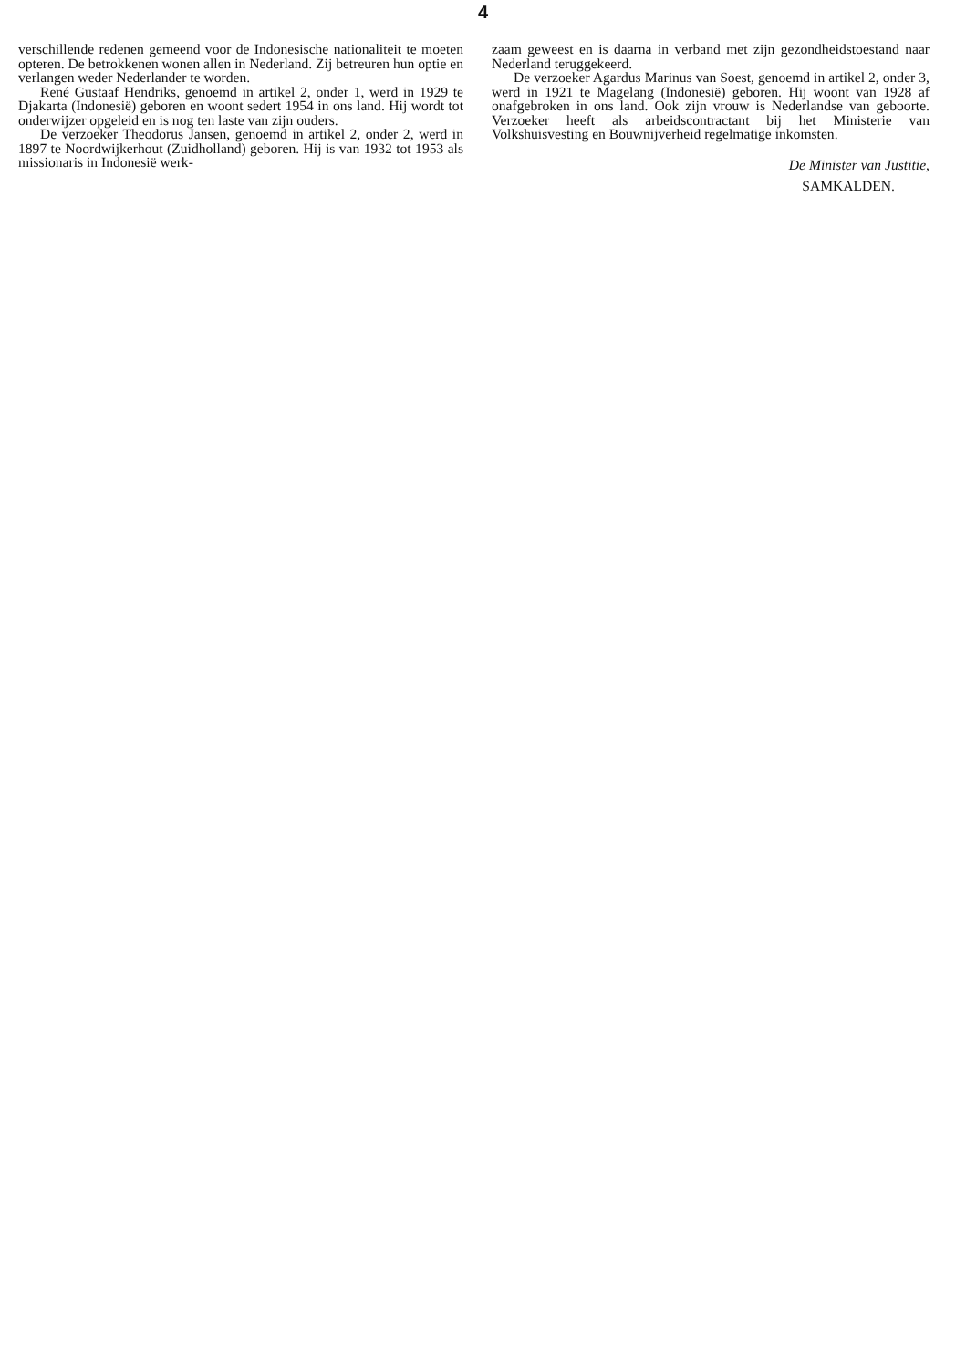4
verschillende redenen gemeend voor de Indonesische nationaliteit te moeten opteren. De betrokkenen wonen allen in Nederland. Zij betreuren hun optie en verlangen weder Nederlander te worden.
René Gustaaf Hendriks, genoemd in artikel 2, onder 1, werd in 1929 te Djakarta (Indonesië) geboren en woont sedert 1954 in ons land. Hij wordt tot onderwijzer opgeleid en is nog ten laste van zijn ouders.
De verzoeker Theodorus Jansen, genoemd in artikel 2, onder 2, werd in 1897 te Noordwijkerhout (Zuidholland) geboren. Hij is van 1932 tot 1953 als missionaris in Indonesië werk-
zaam geweest en is daarna in verband met zijn gezondheidstoestand naar Nederland teruggekeerd.
De verzoeker Agardus Marinus van Soest, genoemd in artikel 2, onder 3, werd in 1921 te Magelang (Indonesië) geboren. Hij woont van 1928 af onafgebroken in ons land. Ook zijn vrouw is Nederlandse van geboorte. Verzoeker heeft als arbeidscontractant bij het Ministerie van Volkshuisvesting en Bouwnijverheid regelmatige inkomsten.
De Minister van Justitie,
SAMKALDEN.